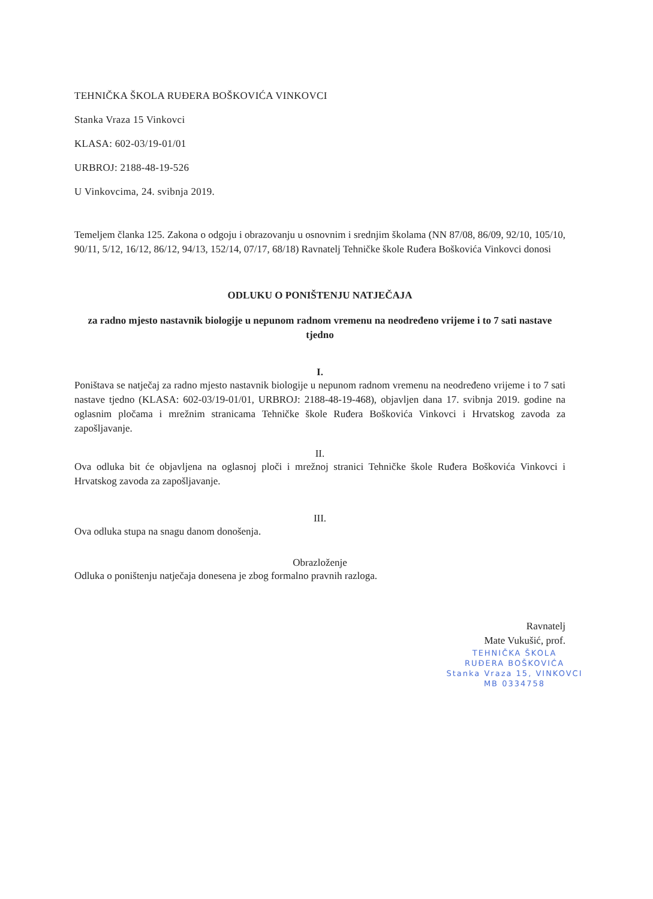TEHNIČKA ŠKOLA RUĐERA BOŠKOVIĆA VINKOVCI
Stanka Vraza 15 Vinkovci
KLASA: 602-03/19-01/01
URBROJ: 2188-48-19-526
U Vinkovcima, 24. svibnja 2019.
Temeljem članka 125. Zakona o odgoju i obrazovanju u osnovnim i srednjim školama (NN 87/08, 86/09, 92/10, 105/10, 90/11, 5/12, 16/12, 86/12, 94/13, 152/14, 07/17, 68/18) Ravnatelj Tehničke škole Ruđera Boškovića Vinkovci donosi
ODLUKU O PONIŠTENJU NATJEČAJA
za radno mjesto nastavnik biologije u nepunom radnom vremenu na neodređeno vrijeme i to 7 sati nastave tjedno
I.
Poništava se natječaj za radno mjesto nastavnik biologije u nepunom radnom vremenu na neodređeno vrijeme i to 7 sati nastave tjedno (KLASA: 602-03/19-01/01, URBROJ: 2188-48-19-468), objavljen dana 17. svibnja 2019. godine na oglasnim pločama i mrežnim stranicama Tehničke škole Ruđera Boškovića Vinkovci i Hrvatskog zavoda za zapošljavanje.
II.
Ova odluka bit će objavljena na oglasnoj ploči i mrežnoj stranici Tehničke škole Ruđera Boškovića Vinkovci i Hrvatskog zavoda za zapošljavanje.
III.
Ova odluka stupa na snagu danom donošenja.
Obrazloženje
Odluka o poništenju natječaja donesena je zbog formalno pravnih razloga.
Ravnatelj
Mate Vukušić, prof.
TEHNIČKA ŠKOLA
RUĐERA BOŠKOVIĆA
Stanka Vraza 15, VINKOVCI
MB 0334758